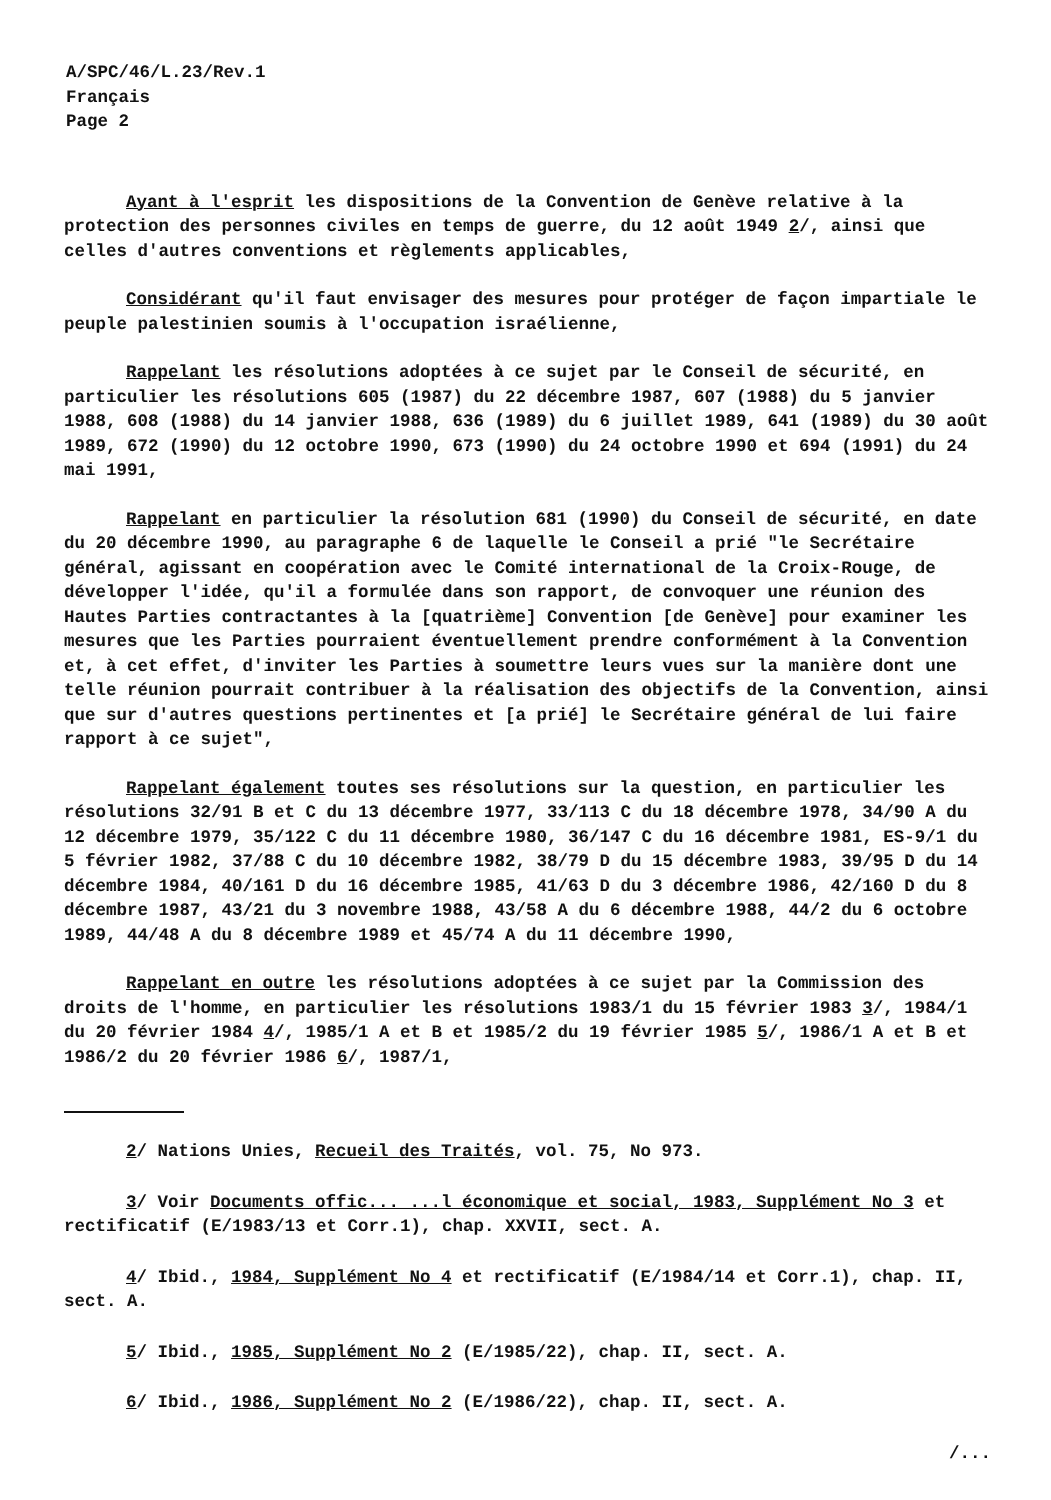A/SPC/46/L.23/Rev.1
Français
Page 2
Ayant à l'esprit les dispositions de la Convention de Genève relative à la protection des personnes civiles en temps de guerre, du 12 août 1949 2/, ainsi que celles d'autres conventions et règlements applicables,
Considérant qu'il faut envisager des mesures pour protéger de façon impartiale le peuple palestinien soumis à l'occupation israélienne,
Rappelant les résolutions adoptées à ce sujet par le Conseil de sécurité, en particulier les résolutions 605 (1987) du 22 décembre 1987, 607 (1988) du 5 janvier 1988, 608 (1988) du 14 janvier 1988, 636 (1989) du 6 juillet 1989, 641 (1989) du 30 août 1989, 672 (1990) du 12 octobre 1990, 673 (1990) du 24 octobre 1990 et 694 (1991) du 24 mai 1991,
Rappelant en particulier la résolution 681 (1990) du Conseil de sécurité, en date du 20 décembre 1990, au paragraphe 6 de laquelle le Conseil a prié "le Secrétaire général, agissant en coopération avec le Comité international de la Croix-Rouge, de développer l'idée, qu'il a formulée dans son rapport, de convoquer une réunion des Hautes Parties contractantes à la [quatrième] Convention [de Genève] pour examiner les mesures que les Parties pourraient éventuellement prendre conformément à la Convention et, à cet effet, d'inviter les Parties à soumettre leurs vues sur la manière dont une telle réunion pourrait contribuer à la réalisation des objectifs de la Convention, ainsi que sur d'autres questions pertinentes et [a prié] le Secrétaire général de lui faire rapport à ce sujet",
Rappelant également toutes ses résolutions sur la question, en particulier les résolutions 32/91 B et C du 13 décembre 1977, 33/113 C du 18 décembre 1978, 34/90 A du 12 décembre 1979, 35/122 C du 11 décembre 1980, 36/147 C du 16 décembre 1981, ES-9/1 du 5 février 1982, 37/88 C du 10 décembre 1982, 38/79 D du 15 décembre 1983, 39/95 D du 14 décembre 1984, 40/161 D du 16 décembre 1985, 41/63 D du 3 décembre 1986, 42/160 D du 8 décembre 1987, 43/21 du 3 novembre 1988, 43/58 A du 6 décembre 1988, 44/2 du 6 octobre 1989, 44/48 A du 8 décembre 1989 et 45/74 A du 11 décembre 1990,
Rappelant en outre les résolutions adoptées à ce sujet par la Commission des droits de l'homme, en particulier les résolutions 1983/1 du 15 février 1983 3/, 1984/1 du 20 février 1984 4/, 1985/1 A et B et 1985/2 du 19 février 1985 5/, 1986/1 A et B et 1986/2 du 20 février 1986 6/, 1987/1,
2/ Nations Unies, Recueil des Traités, vol. 75, No 973.
3/ Voir Documents offic... ...l économique et social, 1983, Supplément No 3 et rectificatif (E/1983/13 et Corr.1), chap. XXVII, sect. A.
4/ Ibid., 1984, Supplément No 4 et rectificatif (E/1984/14 et Corr.1), chap. II, sect. A.
5/ Ibid., 1985, Supplément No 2 (E/1985/22), chap. II, sect. A.
6/ Ibid., 1986, Supplément No 2 (E/1986/22), chap. II, sect. A.
/...